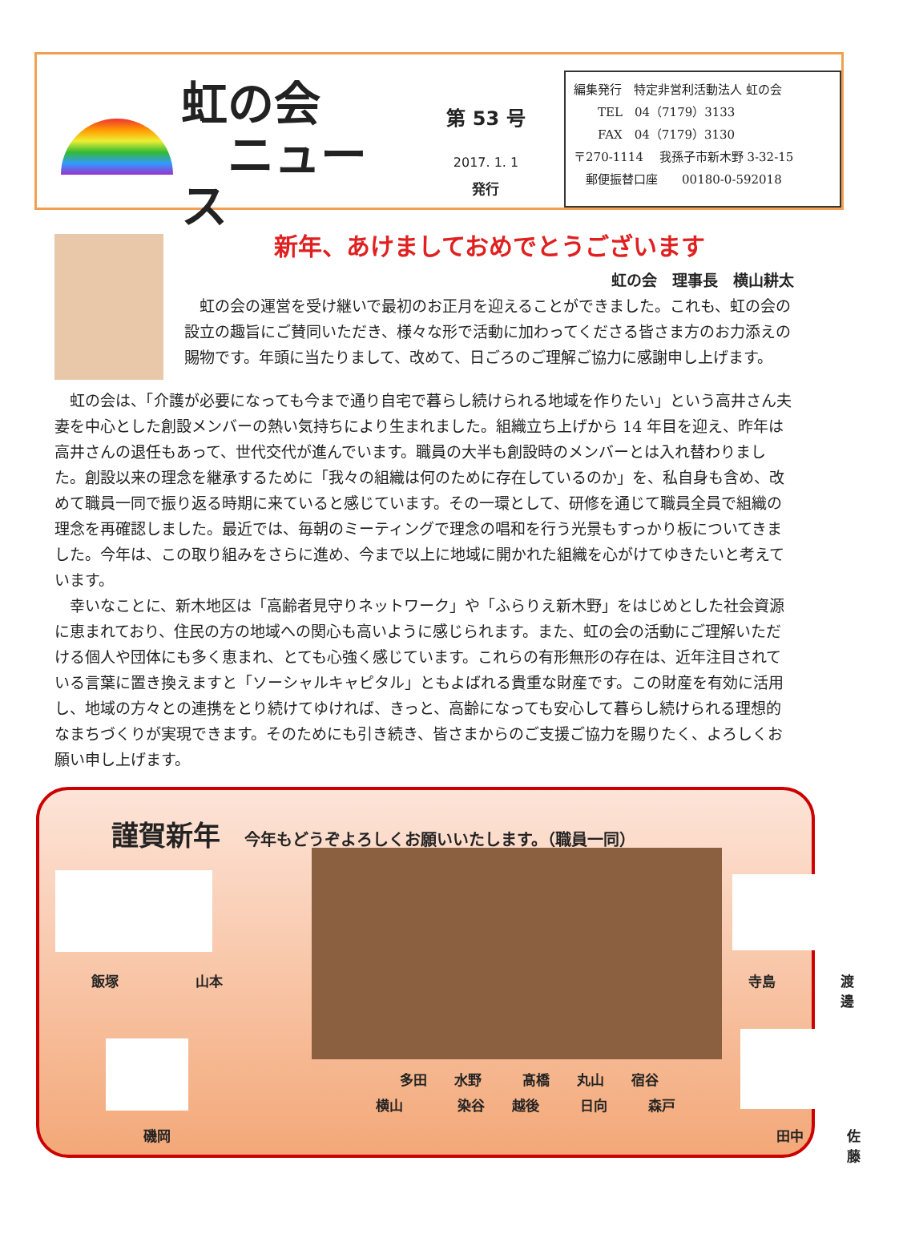虹の会
　ニュース
第 53 号
2017. 1. 1
発行
編集発行　特定非営利活動法人 虹の会
　　TEL　04（7179）3133
　　FAX　04（7179）3130
〒270-1114　 我孫子市新木野 3-32-15
　郵便振替口座　　00180-0-592018
新年、あけましておめでとうございます
虹の会　理事長　横山耕太
虹の会の運営を受け継いで最初のお正月を迎えることができました。これも、虹の会の設立の趣旨にご賛同いただき、様々な形で活動に加わってくださる皆さま方のお力添えの賜物です。年頭に当たりまして、改めて、日ごろのご理解ご協力に感謝申し上げます。
虹の会は、「介護が必要になっても今まで通り自宅で暮らし続けられる地域を作りたい」という高井さん夫妻を中心とした創設メンバーの熱い気持ちにより生まれました。組織立ち上げから 14 年目を迎え、昨年は高井さんの退任もあって、世代交代が進んでいます。職員の大半も創設時のメンバーとは入れ替わりました。創設以来の理念を継承するために「我々の組織は何のために存在しているのか」を、私自身も含め、改めて職員一同で振り返る時期に来ていると感じています。その一環として、研修を通じて職員全員で組織の理念を再確認しました。最近では、毎朝のミーティングで理念の唱和を行う光景もすっかり板についてきました。今年は、この取り組みをさらに進め、今まで以上に地域に開かれた組織を心がけてゆきたいと考えています。
幸いなことに、新木地区は「高齢者見守りネットワーク」や「ふらりえ新木野」をはじめとした社会資源に恵まれており、住民の方の地域への関心も高いように感じられます。また、虹の会の活動にご理解いただける個人や団体にも多く恵まれ、とても心強く感じています。これらの有形無形の存在は、近年注目されている言葉に置き換えますと「ソーシャルキャピタル」ともよばれる貴重な財産です。この財産を有効に活用し、地域の方々との連携をとり続けてゆければ、きっと、高齢になっても安心して暮らし続けられる理想的なまちづくりが実現できます。そのためにも引き続き、皆さまからのご支援ご協力を賜りたく、よろしくお願い申し上げます。
謹賀新年 今年もどうぞよろしくお願いいたします。（職員一同）
飯塚 山本
磯岡
多田　　水野　　　髙橋　　丸山　　宿谷
横山　　　　染谷　　越後　　　日向　　　森戸
寺島 渡邊
田中 佐藤